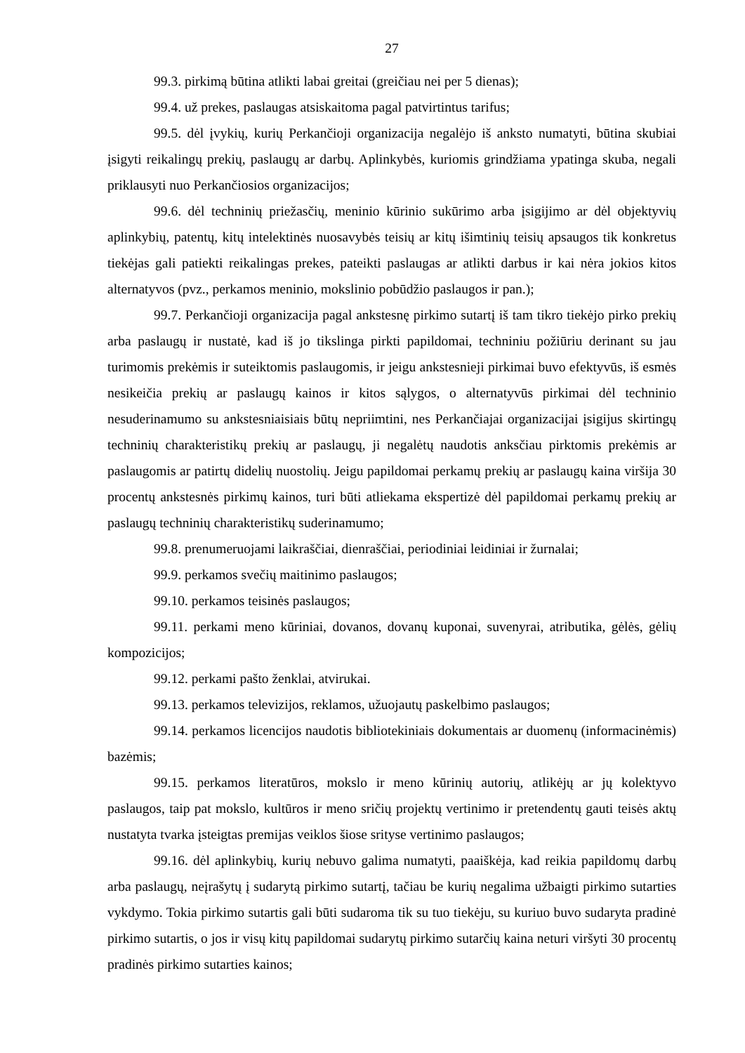27
99.3. pirkimą būtina atlikti labai greitai (greičiau nei per 5 dienas);
99.4. už prekes, paslaugas atsiskaitoma pagal patvirtintus tarifus;
99.5. dėl įvykių, kurių Perkančioji organizacija negalėjo iš anksto numatyti, būtina skubiai įsigyti reikalingų prekių, paslaugų ar darbų. Aplinkybės, kuriomis grindžiama ypatinga skuba, negali priklausyti nuo Perkančiosios organizacijos;
99.6. dėl techninių priežasčių, meninio kūrinio sukūrimo arba įsigijimo ar dėl objektyvių aplinkybių, patentų, kitų intelektinės nuosavybės teisių ar kitų išimtinių teisių apsaugos tik konkretus tiekėjas gali patiekti reikalingas prekes, pateikti paslaugas ar atlikti darbus ir kai nėra jokios kitos alternatyvos (pvz., perkamos meninio, mokslinio pobūdžio paslaugos ir pan.);
99.7. Perkančioji organizacija pagal ankstesnę pirkimo sutartį iš tam tikro tiekėjo pirko prekių arba paslaugų ir nustatė, kad iš jo tikslinga pirkti papildomai, techniniu požiūriu derinant su jau turimomis prekėmis ir suteiktomis paslaugomis, ir jeigu ankstesnieji pirkimai buvo efektyvūs, iš esmės nesikeičia prekių ar paslaugų kainos ir kitos sąlygos, o alternatyvūs pirkimai dėl techninio nesuderinamumo su ankstesniaisiais būtų nepriimtini, nes Perkančiajai organizacijai įsigijus skirtingų techninių charakteristikų prekių ar paslaugų, ji negalėtų naudotis anksčiau pirktomis prekėmis ar paslaugomis ar patirtų didelių nuostolių. Jeigu papildomai perkamų prekių ar paslaugų kaina viršija 30 procentų ankstesnės pirkimų kainos, turi būti atliekama ekspertizė dėl papildomai perkamų prekių ar paslaugų techninių charakteristikų suderinamumo;
99.8. prenumeruojami laikraščiai, dienraščiai, periodiniai leidiniai ir žurnalai;
99.9. perkamos svečių maitinimo paslaugos;
99.10. perkamos teisinės paslaugos;
99.11. perkami meno kūriniai, dovanos, dovanų kuponai, suvenyrai, atributika, gėlės, gėlių kompozicijos;
99.12. perkami pašto ženklai, atvirukai.
99.13. perkamos televizijos, reklamos, užuojautų paskelbimo paslaugos;
99.14. perkamos licencijos naudotis bibliotekiniais dokumentais ar duomenų (informacinėmis) bazėmis;
99.15. perkamos literatūros, mokslo ir meno kūrinių autorių, atlikėjų ar jų kolektyvo paslaugos, taip pat mokslo, kultūros ir meno sričių projektų vertinimo ir pretendentų gauti teisės aktų nustatyta tvarka įsteigtas premijas veiklos šiose srityse vertinimo paslaugos;
99.16. dėl aplinkybių, kurių nebuvo galima numatyti, paaiškėja, kad reikia papildomų darbų arba paslaugų, neįrašytų į sudarytą pirkimo sutartį, tačiau be kurių negalima užbaigti pirkimo sutarties vykdymo. Tokia pirkimo sutartis gali būti sudaroma tik su tuo tiekėju, su kuriuo buvo sudaryta pradinė pirkimo sutartis, o jos ir visų kitų papildomai sudarytų pirkimo sutarčių kaina neturi viršyti 30 procentų pradinės pirkimo sutarties kainos;